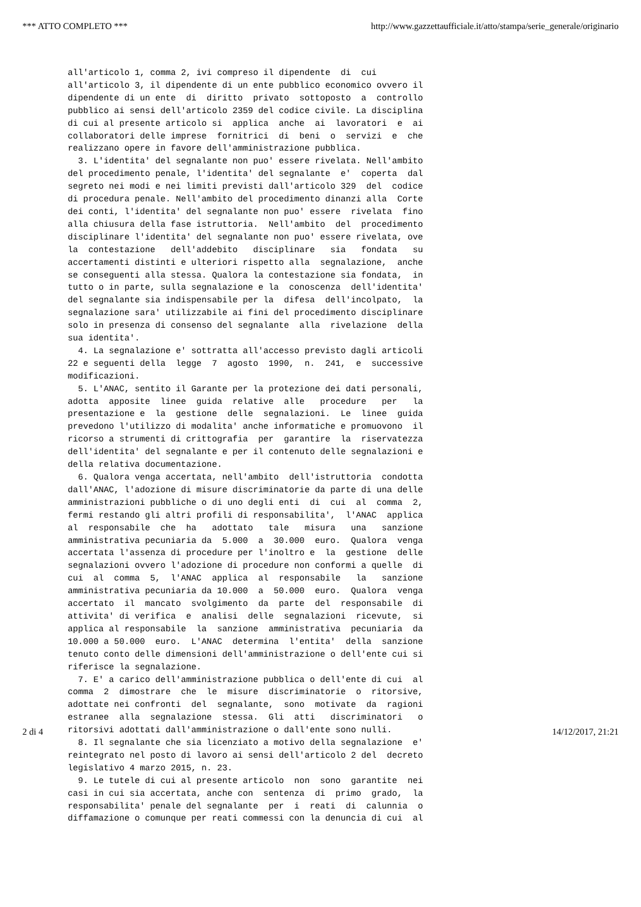*** ATTO COMPLETO *** http://www.gazzettaufficiale.it/atto/stampa/serie_generale/originario
all'articolo 1, comma 2, ivi compreso il dipendente  di  cui
all'articolo 3, il dipendente di un ente pubblico economico ovvero il
dipendente di un ente  di  diritto  privato  sottoposto  a  controllo
pubblico ai sensi dell'articolo 2359 del codice civile. La disciplina
di cui al presente articolo si  applica  anche  ai  lavoratori  e  ai
collaboratori delle imprese  fornitrici  di  beni  o  servizi  e  che
realizzano opere in favore dell'amministrazione pubblica.
  3. L'identita' del segnalante non puo' essere rivelata. Nell'ambito
del procedimento penale, l'identita' del segnalante  e'  coperta  dal
segreto nei modi e nei limiti previsti dall'articolo 329  del  codice
di procedura penale. Nell'ambito del procedimento dinanzi alla  Corte
dei conti, l'identita' del segnalante non puo' essere  rivelata  fino
alla chiusura della fase istruttoria.  Nell'ambito  del  procedimento
disciplinare l'identita' del segnalante non puo' essere rivelata, ove
la  contestazione   dell'addebito   disciplinare   sia   fondata   su
accertamenti distinti e ulteriori rispetto alla  segnalazione,  anche
se conseguenti alla stessa. Qualora la contestazione sia fondata,  in
tutto o in parte, sulla segnalazione e la  conoscenza  dell'identita'
del segnalante sia indispensabile per la  difesa  dell'incolpato,  la
segnalazione sara' utilizzabile ai fini del procedimento disciplinare
solo in presenza di consenso del segnalante  alla  rivelazione  della
sua identita'.
  4. La segnalazione e' sottratta all'accesso previsto dagli articoli
22 e seguenti della  legge  7  agosto  1990,  n.  241,  e  successive
modificazioni.
  5. L'ANAC, sentito il Garante per la protezione dei dati personali,
adotta  apposite  linee  guida  relative  alle   procedure   per   la
presentazione e  la  gestione  delle  segnalazioni.  Le  linee  guida
prevedono l'utilizzo di modalita' anche informatiche e promuovono  il
ricorso a strumenti di crittografia  per  garantire  la  riservatezza
dell'identita' del segnalante e per il contenuto delle segnalazioni e
della relativa documentazione.
  6. Qualora venga accertata, nell'ambito  dell'istruttoria  condotta
dall'ANAC, l'adozione di misure discriminatorie da parte di una delle
amministrazioni pubbliche o di uno degli enti  di  cui  al  comma  2,
fermi restando gli altri profili di responsabilita',  l'ANAC  applica
al  responsabile  che  ha   adottato   tale   misura   una   sanzione
amministrativa pecuniaria da  5.000  a  30.000  euro.  Qualora  venga
accertata l'assenza di procedure per l'inoltro e  la  gestione  delle
segnalazioni ovvero l'adozione di procedure non conformi a quelle  di
cui  al  comma  5,  l'ANAC  applica  al  responsabile   la   sanzione
amministrativa pecuniaria da 10.000  a  50.000  euro.  Qualora  venga
accertato  il  mancato  svolgimento  da  parte  del  responsabile  di
attivita' di verifica  e  analisi  delle  segnalazioni  ricevute,  si
applica al responsabile  la  sanzione  amministrativa  pecuniaria  da
10.000 a 50.000  euro.  L'ANAC  determina  l'entita'  della  sanzione
tenuto conto delle dimensioni dell'amministrazione o dell'ente cui si
riferisce la segnalazione.
  7. E' a carico dell'amministrazione pubblica o dell'ente di cui  al
comma  2  dimostrare  che  le  misure  discriminatorie  o  ritorsive,
adottate nei confronti  del  segnalante,  sono  motivate  da  ragioni
estranee  alla  segnalazione  stessa.  Gli  atti   discriminatori   o
ritorsivi adottati dall'amministrazione o dall'ente sono nulli.
  8. Il segnalante che sia licenziato a motivo della segnalazione  e'
reintegrato nel posto di lavoro ai sensi dell'articolo 2 del  decreto
legislativo 4 marzo 2015, n. 23.
  9. Le tutele di cui al presente articolo  non  sono  garantite  nei
casi in cui sia accertata, anche con  sentenza  di  primo  grado,  la
responsabilita' penale del segnalante  per  i  reati  di  calunnia  o
diffamazione o comunque per reati commessi con la denuncia di cui  al
2 di 4 14/12/2017, 21:21